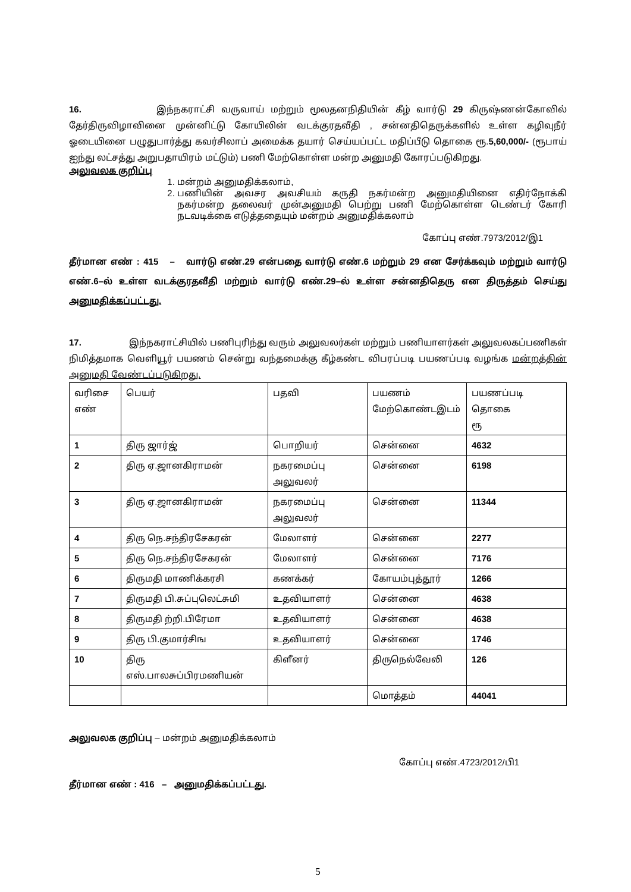16. இந்நகராட்சி வருவாய் மற்றும் மூலதனநிதியின் கீழ் வார்டு 29 கிருஷ்ணன்கோவில் தேர்திருவிழாவினை முன்னிட்டு கோயிலின் வடக்குரதவீதி , சன்னதிதெருக்களில் உள்ள கழிவுநீர் ஓடையினை பழுதுபார்த்து கவர்சிலாப் அமைக்க தயார் செய்யப்பட்ட மதிப்பீடு தொகை ரூ.5,60,000/- (ரூபாய் ஐந்து லட்சத்து அறுபதாயிரம் மட்டும்) பணி மேற்கொள்ள மன்ற அனுமதி கோரப்படுகிறது.
அலுவலக குறிப்பு
1. மன்றம் அனுமதிக்கலாம்,
2. பணியின் அவசர அவசியம் கருதி நகர்மன்ற அனுமதியினை எதிர்நோக்கி நகர்மன்ற தலைவர் முன்அனுமதி பெற்று பணி மேற்கொள்ள டெண்டர் கோரி நடவடிக்கை எடுத்ததையும் மன்றம் அனுமதிக்கலாம்
கோப்பு எண்.7973/2012/இ1
தீர்மான எண் : 415 – வார்டு எண்.29 என்பதை வார்டு எண்.6 மற்றும் 29 என சேர்க்கவும் மற்றும் வார்டு எண்.6–ல் உள்ள வடக்குரதவீதி மற்றும் வார்டு எண்.29–ல் உள்ள சன்னதிதெரு என திருத்தம் செய்து அனுமதிக்கப்பட்டது.
17. இந்நகராட்சியில் பணிபுரிந்து வரும் அலுவலர்கள் மற்றும் பணியாளர்கள் அலுவலகப்பணிகள் நிமித்தமாக வெளியூர் பயணம் சென்று வந்தமைக்கு கீழ்கண்ட விபரப்படி பயணப்படி வழங்க மன்றத்தின் அனுமதி வேண்டப்படுகிறது.
| வரிசை எண் | பெயர் | பதவி | பயணம் மேற்கொண்டஇடம் | பயணப்படி தொகை ரூ |
| 1 | திரு ஜார்ஜ் | பொறியர் | சென்னை | 4632 |
| 2 | திரு ஏ.ஜானகிராமன் | நகரமைப்பு அலுவலர் | சென்னை | 6198 |
| 3 | திரு ஏ.ஜானகிராமன் | நகரமைப்பு அலுவலர் | சென்னை | 11344 |
| 4 | திரு நெ.சந்திரசேகரன் | மேலாளர் | சென்னை | 2277 |
| 5 | திரு நெ.சந்திரசேகரன் | மேலாளர் | சென்னை | 7176 |
| 6 | திருமதி மாணிக்கரசி | கணக்கர் | கோயம்புத்தூர் | 1266 |
| 7 | திருமதி பி.சுப்புலெட்சுமி | உதவியாளர் | சென்னை | 4638 |
| 8 | திருமதி ற்றி.பிரேமா | உதவியாளர் | சென்னை | 4638 |
| 9 | திரு பி.குமார்சிங | உதவியாளர் | சென்னை | 1746 |
| 10 | திரு எஸ்.பாலசுப்பிரமணியன் | கிளீனர் | திருநெல்வேலி | 126 |
| | | | மொத்தம் | 44041 |
அலுவலக குறிப்பு – மன்றம் அனுமதிக்கலாம்
கோப்பு எண்.4723/2012/பி1
தீர்மான எண் : 416 – அனுமதிக்கப்பட்டது.
5